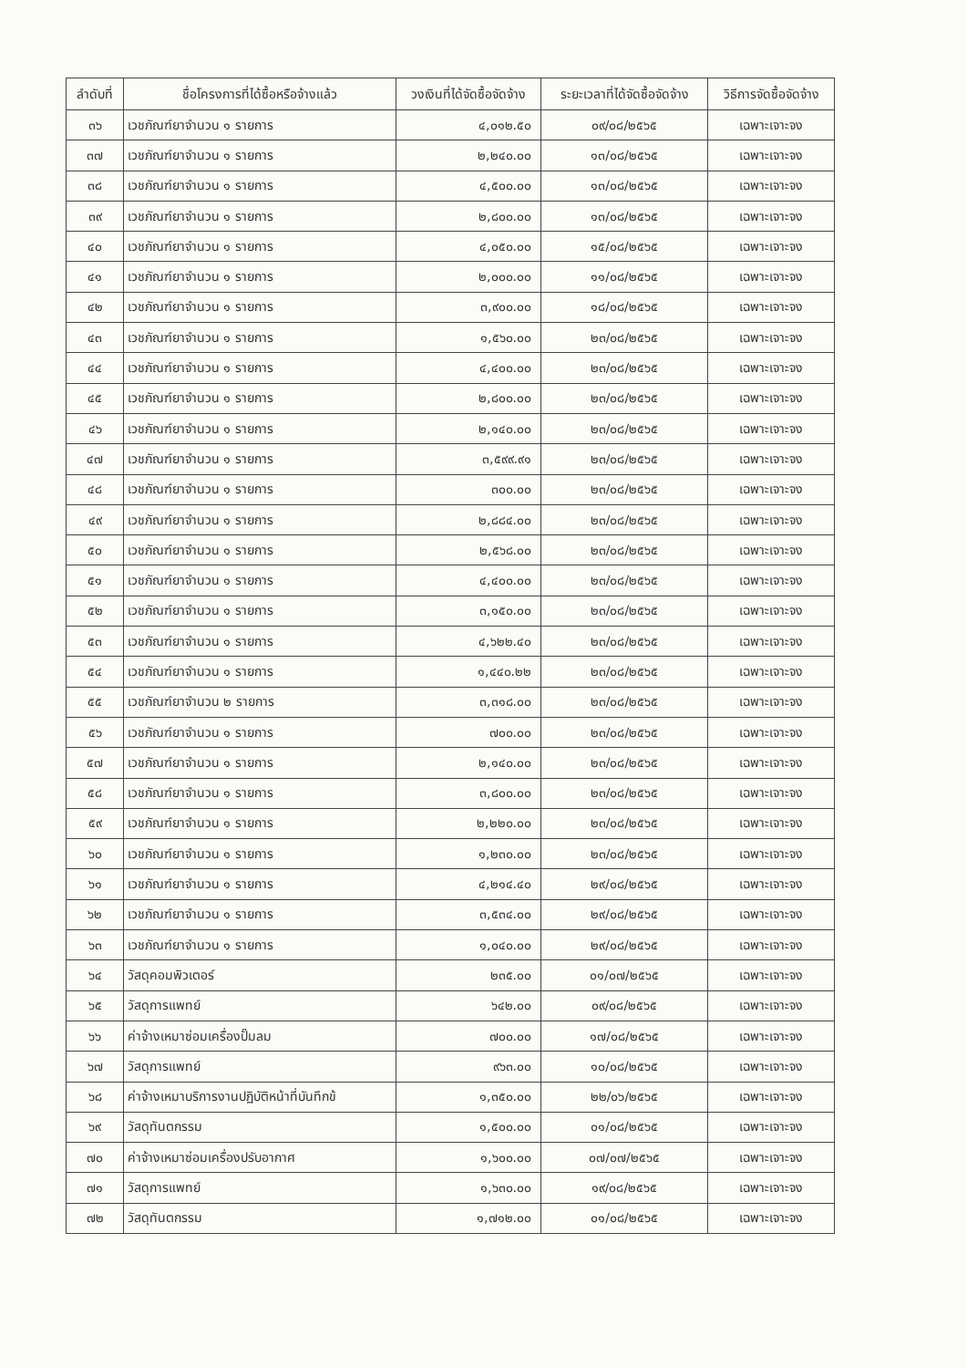| ลำดับที่ | ชื่อโครงการที่ได้ซื้อหรือจ้างแล้ว | วงเงินที่ได้จัดซื้อจัดจ้าง | ระยะเวลาที่ได้จัดซื้อจัดจ้าง | วิธีการจัดซื้อจัดจ้าง |
| --- | --- | --- | --- | --- |
| ๓๖ | เวชภัณฑ์ยาจำนวน ๑ รายการ | ๔,๐๑๒.๕๐ | ๐๙/๐๘/๒๕๖๕ | เฉพาะเจาะจง |
| ๓๗ | เวชภัณฑ์ยาจำนวน ๑ รายการ | ๒,๒๔๐.๐๐ | ๑๓/๐๘/๒๕๖๕ | เฉพาะเจาะจง |
| ๓๘ | เวชภัณฑ์ยาจำนวน ๑ รายการ | ๔,๕๐๐.๐๐ | ๑๓/๐๘/๒๕๖๕ | เฉพาะเจาะจง |
| ๓๙ | เวชภัณฑ์ยาจำนวน ๑ รายการ | ๒,๘๐๐.๐๐ | ๑๓/๐๘/๒๕๖๕ | เฉพาะเจาะจง |
| ๔๐ | เวชภัณฑ์ยาจำนวน ๑ รายการ | ๔,๐๕๐.๐๐ | ๑๕/๐๘/๒๕๖๕ | เฉพาะเจาะจง |
| ๔๑ | เวชภัณฑ์ยาจำนวน ๑ รายการ | ๒,๐๐๐.๐๐ | ๑๑/๐๘/๒๕๖๕ | เฉพาะเจาะจง |
| ๔๒ | เวชภัณฑ์ยาจำนวน ๑ รายการ | ๓,๙๐๐.๐๐ | ๑๘/๐๘/๒๕๖๕ | เฉพาะเจาะจง |
| ๔๓ | เวชภัณฑ์ยาจำนวน ๑ รายการ | ๑,๕๖๐.๐๐ | ๒๓/๐๘/๒๕๖๕ | เฉพาะเจาะจง |
| ๔๔ | เวชภัณฑ์ยาจำนวน ๑ รายการ | ๔,๔๐๐.๐๐ | ๒๓/๐๘/๒๕๖๕ | เฉพาะเจาะจง |
| ๔๕ | เวชภัณฑ์ยาจำนวน ๑ รายการ | ๒,๘๐๐.๐๐ | ๒๓/๐๘/๒๕๖๕ | เฉพาะเจาะจง |
| ๔๖ | เวชภัณฑ์ยาจำนวน ๑ รายการ | ๒,๑๔๐.๐๐ | ๒๓/๐๘/๒๕๖๕ | เฉพาะเจาะจง |
| ๔๗ | เวชภัณฑ์ยาจำนวน ๑ รายการ | ๓,๕๙๙.๙๑ | ๒๓/๐๘/๒๕๖๕ | เฉพาะเจาะจง |
| ๔๘ | เวชภัณฑ์ยาจำนวน ๑ รายการ | ๓๐๐.๐๐ | ๒๓/๐๘/๒๕๖๕ | เฉพาะเจาะจง |
| ๔๙ | เวชภัณฑ์ยาจำนวน ๑ รายการ | ๒,๘๘๔.๐๐ | ๒๓/๐๘/๒๕๖๕ | เฉพาะเจาะจง |
| ๕๐ | เวชภัณฑ์ยาจำนวน ๑ รายการ | ๒,๕๖๘.๐๐ | ๒๓/๐๘/๒๕๖๕ | เฉพาะเจาะจง |
| ๕๑ | เวชภัณฑ์ยาจำนวน ๑ รายการ | ๔,๔๐๐.๐๐ | ๒๓/๐๘/๒๕๖๕ | เฉพาะเจาะจง |
| ๕๒ | เวชภัณฑ์ยาจำนวน ๑ รายการ | ๓,๑๕๐.๐๐ | ๒๓/๐๘/๒๕๖๕ | เฉพาะเจาะจง |
| ๕๓ | เวชภัณฑ์ยาจำนวน ๑ รายการ | ๔,๖๒๒.๔๐ | ๒๓/๐๘/๒๕๖๕ | เฉพาะเจาะจง |
| ๕๔ | เวชภัณฑ์ยาจำนวน ๑ รายการ | ๑,๔๔๐.๒๒ | ๒๓/๐๘/๒๕๖๕ | เฉพาะเจาะจง |
| ๕๕ | เวชภัณฑ์ยาจำนวน ๒ รายการ | ๓,๓๑๘.๐๐ | ๒๓/๐๘/๒๕๖๕ | เฉพาะเจาะจง |
| ๕๖ | เวชภัณฑ์ยาจำนวน ๑ รายการ | ๗๐๐.๐๐ | ๒๓/๐๘/๒๕๖๕ | เฉพาะเจาะจง |
| ๕๗ | เวชภัณฑ์ยาจำนวน ๑ รายการ | ๒,๑๔๐.๐๐ | ๒๓/๐๘/๒๕๖๕ | เฉพาะเจาะจง |
| ๕๘ | เวชภัณฑ์ยาจำนวน ๑ รายการ | ๓,๘๐๐.๐๐ | ๒๓/๐๘/๒๕๖๕ | เฉพาะเจาะจง |
| ๕๙ | เวชภัณฑ์ยาจำนวน ๑ รายการ | ๒,๒๒๐.๐๐ | ๒๓/๐๘/๒๕๖๕ | เฉพาะเจาะจง |
| ๖๐ | เวชภัณฑ์ยาจำนวน ๑ รายการ | ๑,๒๓๐.๐๐ | ๒๓/๐๘/๒๕๖๕ | เฉพาะเจาะจง |
| ๖๑ | เวชภัณฑ์ยาจำนวน ๑ รายการ | ๔,๒๑๔.๔๐ | ๒๙/๐๘/๒๕๖๕ | เฉพาะเจาะจง |
| ๖๒ | เวชภัณฑ์ยาจำนวน ๑ รายการ | ๓,๕๓๔.๐๐ | ๒๙/๐๘/๒๕๖๕ | เฉพาะเจาะจง |
| ๖๓ | เวชภัณฑ์ยาจำนวน ๑ รายการ | ๑,๐๔๐.๐๐ | ๒๙/๐๘/๒๕๖๕ | เฉพาะเจาะจง |
| ๖๔ | วัสดุคอมพิวเตอร์ | ๒๓๕.๐๐ | ๐๑/๐๗/๒๕๖๕ | เฉพาะเจาะจง |
| ๖๕ | วัสดุการแพทย์ | ๖๔๒.๐๐ | ๐๙/๐๘/๒๕๖๕ | เฉพาะเจาะจง |
| ๖๖ | ค่าจ้างเหมาซ่อมเครื่องปั๊มลม | ๗๐๐.๐๐ | ๑๗/๐๘/๒๕๖๕ | เฉพาะเจาะจง |
| ๖๗ | วัสดุการแพทย์ | ๙๖๓.๐๐ | ๑๐/๐๘/๒๕๖๕ | เฉพาะเจาะจง |
| ๖๘ | ค่าจ้างเหมาบริการงานปฏิบัติหน้าที่บันทึกข้ | ๑,๓๕๐.๐๐ | ๒๒/๐๖/๒๕๖๕ | เฉพาะเจาะจง |
| ๖๙ | วัสดุทันตกรรม | ๑,๕๐๐.๐๐ | ๐๑/๐๘/๒๕๖๕ | เฉพาะเจาะจง |
| ๗๐ | ค่าจ้างเหมาซ่อมเครื่องปรับอากาศ | ๑,๖๐๐.๐๐ | ๐๗/๐๗/๒๕๖๕ | เฉพาะเจาะจง |
| ๗๑ | วัสดุการแพทย์ | ๑,๖๓๐.๐๐ | ๑๙/๐๘/๒๕๖๕ | เฉพาะเจาะจง |
| ๗๒ | วัสดุทันตกรรม | ๑,๗๑๒.๐๐ | ๐๑/๐๘/๒๕๖๕ | เฉพาะเจาะจง |